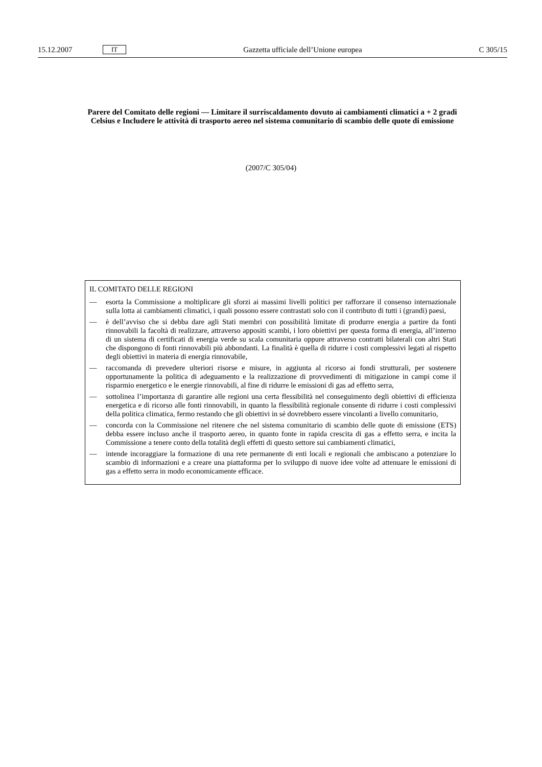15.12.2007 IT Gazzetta ufficiale dell’Unione europea C 305/15
Parere del Comitato delle regioni — Limitare il surriscaldamento dovuto ai cambiamenti climatici a + 2 gradi Celsius e Includere le attività di trasporto aereo nel sistema comunitario di scambio delle quote di emissione
(2007/C 305/04)
IL COMITATO DELLE REGIONI
— esorta la Commissione a moltiplicare gli sforzi ai massimi livelli politici per rafforzare il consenso internazionale sulla lotta ai cambiamenti climatici, i quali possono essere contrastati solo con il contributo di tutti i (grandi) paesi,
— è dell’avviso che si debba dare agli Stati membri con possibilità limitate di produrre energia a partire da fonti rinnovabili la facoltà di realizzare, attraverso appositi scambi, i loro obiettivi per questa forma di energia, all’interno di un sistema di certificati di energia verde su scala comunitaria oppure attraverso contratti bilaterali con altri Stati che dispongono di fonti rinnovabili più abbondanti. La finalità è quella di ridurre i costi complessivi legati al rispetto degli obiettivi in materia di energia rinnovabile,
— raccomanda di prevedere ulteriori risorse e misure, in aggiunta al ricorso ai fondi strutturali, per sostenere opportunamente la politica di adeguamento e la realizzazione di provvedimenti di mitigazione in campi come il risparmio energetico e le energie rinnovabili, al fine di ridurre le emissioni di gas ad effetto serra,
— sottolinea l’importanza di garantire alle regioni una certa flessibilità nel conseguimento degli obiettivi di efficienza energetica e di ricorso alle fonti rinnovabili, in quanto la flessibilità regionale consente di ridurre i costi complessivi della politica climatica, fermo restando che gli obiettivi in sé dovrebbero essere vincolanti a livello comunitario,
— concorda con la Commissione nel ritenere che nel sistema comunitario di scambio delle quote di emissione (ETS) debba essere incluso anche il trasporto aereo, in quanto fonte in rapida crescita di gas a effetto serra, e incita la Commissione a tenere conto della totalità degli effetti di questo settore sui cambiamenti climatici,
— intende incoraggiare la formazione di una rete permanente di enti locali e regionali che ambiscano a potenziare lo scambio di informazioni e a creare una piattaforma per lo sviluppo di nuove idee volte ad attenuare le emissioni di gas a effetto serra in modo economicamente efficace.